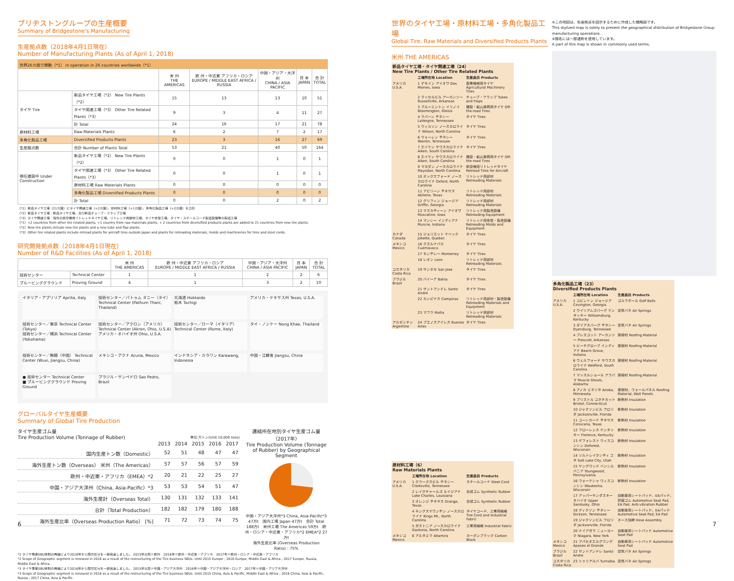ブリヂストングループの生産概要 Summary of Bridgestone's Manufacturing
生産拠点数（2018年4月1日現在）
Number of Manufacturing Plants (As of April 1, 2018)
| 世界26カ国で稼動（*1） In operation in 26 countries worldwide（*1） | | | | | | |
| | | 米 州 THE AMERICAS | 欧 州・中近東 アフリカ・ロシア EUROPE / MIDDLE EAST AFRICA / RUSSIA | 中国・アジア・大洋州 CHINA / ASIA PACIFIC | 日 本 JAPAN | 合 計 TOTAL |
| タイヤ Tire | 新品タイヤ工場（*2） New Tire Plants（*2） | 15 | 13 | 13 | 10 | 51 |
| | タイヤ関連工場（*3） Other Tire Related Plants（*3） | 9 | 3 | 4 | 11 | 27 |
| | 計 Total | 24 | 16 | 17 | 21 | 78 |
| 原材料工場 | Raw Materials Plants | 6 | 2 | 7 | 2 | 17 |
| 多角化製品工場 | Diversified Products Plants | 23 | 3 | 16 | 27 | 69 |
| 生産拠点数 | 合計 Number of Plants Total | 53 | 21 | 40 | 50 | 164 |
| 現在建設中 Under Construction | 新品タイヤ工場（*2） New Tire Plants（*2） | 0 | 0 | 1 | 0 | 1 |
| | タイヤ関連工場（*3） Other Tire Related Plants（*3） | 0 | 0 | 1 | 0 | 1 |
| | 原材料工場 Raw Materials Plants | 0 | 0 | 0 | 0 | 0 |
| | 多角化製品工場 Diversified Products Plants | 0 | 0 | 0 | 0 | 0 |
| | 計 Total | 0 | 0 | 2 | 0 | 2 |
（*1）新品タイヤ工場（21カ国）にタイヤ関連工場（+2カ国）、原材料工場（+1カ国）、多角化製品工場（+2カ国）を合計
（*2）新品タイヤ工場：新品タイヤ工場、及び新品チューブ・フラップ工場
（*3）タイヤ関連工場：海外の航空機用リトレッドタイヤ工場、リトレッド用部材工場、タイヤ金型工場、タイヤ・スチールコード製造設備等の製造工場
（*1）+2 countries from other tire related plants, +1 country from raw materials plants, + 2 countries from diversified products plants are added to 21 countries from new tire plants.
（*2）New tire plants include new tire plants and a new tube and flap plants.
（*3）Other tire related plants include retread plants for aircraft tires outside Japan and plants for retreading materials, molds and machineries for tires and steel cords.
研究開発拠点数（2018年4月1日現在）
Number of R&D Facilities (As of April 1, 2018)
| | | 米 州 THE AMERICAS | 欧 州・中近東 アフリカ・ロシア EUROPE / MIDDLE EAST AFRICA / RUSSIA | 中国・アジア・大洋州 CHINA / ASIA PACIFIC | 日 本 JAPAN | 合 計 TOTAL |
| --- | --- | --- | --- | --- | --- | --- |
| 技術センター | Technical Center | 1 | 1 | 2 | 2 | 6 |
| プルービンググラウンド | Proving Ground | 4 | 1 | 3 | 2 | 10 |
イタリア・アプリリア Aprilia, Italy
技術センター／パトゥム タニー（タイ） Technical Center (Pathum Thani, Thailand)
北海道 Hokkaido
栃木 Tochigi
アメリカ・テキサス州 Texas, U.S.A.
技術センター／東京 Technical Center (Tokyo)
技術センター／横浜 Technical Center (Yokohama)
技術センター／アクロン（アメリカ） Technical Center (Akron, Ohio, U.S.A)
アメリカ・オハイオ州 Ohio, U.S.A.
技術センター／ローマ（イタリア） Technical Center (Rome, Italy)
タイ・ノンケー Nong Khae, Thailand
技術センター／無錫（中国） Technical Center (Wuxi, Jiangsu, China)
メキシコ・アクナ Acuna, Mexico
インドネシア・カラワン Karawang, Indonesia
中国・江蘇省 Jiangsu, China
● 技術センター Technical Center
■ プルービンググラウンド Proving Ground
ブラジル・サンペドロ Sao Pedro, Brazil
グローバルタイヤ生産概要
Summary of Global Tire Production
タイヤ生産ゴム量
Tire Production Volume (Tonnage of Rubber) 単位:万トン(Unit:10,000 tons)
| | 2013 | 2014 | 2015 | 2016 | 2017 |
| --- | --- | --- | --- | --- | --- |
| 国内生産トン数（Domestic） | 52 | 51 | 48 | 47 | 47 |
| 海外生産トン数（Overseas） 米州（The Americas） | 57 | 57 | 56 | 57 | 59 |
| 欧州・中近東・アフリカ（EMEA）*2 | 20 | 21 | 22 | 25 | 27 |
| 中国・アジア大洋州（China, Asia-Pacific）*3 | 53 | 53 | 54 | 51 | 47 |
| 海外生産計（Overseas Total） | 130 | 131 | 132 | 133 | 141 |
| 合計（Total Production） | 182 | 182 | 179 | 180 | 188 |
| 海外生産比率（Overseas Production Ratio） [%] | 71 | 72 | 73 | 74 | 75 |
連結所在地別タイヤ生産ゴム量（2017年）
Tire Production Volume (Tonnage of Rubber) by Geographical Segment
中国・アジア大洋州*3 China, Asia-Pacific*3 47万t　国内工場 Japan 47万t　合計 Total 188万t　米州工場 The Americas 59万t　欧州・ロシア・中近東・アフリカ*2 EMEA*2 27万t
海外生産比率 (Overseas Production Ratio)：75%
*2 タイヤ事業SBU体制の再編により2016年から開示区分を一部見直しました。 2015年以前＝欧州　2016年＝欧州・中近東・アフリカ　2017年＝欧州・ロシア・中近東・アフリカ
*2 Scope of Geographic segment is renewed in 2016 as a result of the restructuring of the Tire business SBUs. Until 2015 Europe ; 2016 Europe, Middle East & Africa ; 2017 Europe, Russia, Middle East & Africa.
*3 タイヤ事業SBU体制の再編により2016年から開示区分を一部見直しました。 2015年以前＝中国・アジア大洋州　2016年＝中国・アジア大洋州・ロシア　2017年＝中国・アジア大洋州
*3 Scope of Geographic segment is renewed in 2016 as a result of the restructuring of the Tire business SBUs. Until 2015 China, Asia & Pacific, Middle East & Africa ; 2016 China, Asia & Pacific, Russia ; 2017 China, Asia & Pacific.
6
世界のタイヤ工場・原材料工場・多角化製品工場 Global Tire, Raw Materials and Diversified Products Plants
米州 THE AMERICAS
| 新品タイヤ工場・タイヤ関連工場（24） New Tire Plants / Other Tire Related Plants | | |
| | 工場所在地 Location | 生産品目 Products |
| アメリカ U.S.A. | 1 デモイン アイオワ Des Moines, Iowa | 農業機械用タイヤ Agricultural Machinery Tires |
| | 2 ラッセルビル アーカンソー Russellville, Arkansas | チューブ・フラップ Tubes and Flaps |
| | 3 ブルーミントン イリノイ Bloomington, Illinois | 建設・鉱山車両用タイヤ Off-the-road Tires |
| | 4 ラバーン テネシー LaVergne, Tennessee | タイヤ Tires |
| | 5 ウィルソン ノースカロライナ Wilson, North Carolina | タイヤ Tires |
| | 6 ウォーレン テネシー Warren, Tennessee | タイヤ Tires |
| | 7 エイケン サウスカロライナ Aiken, South Carolina | タイヤ Tires |
| | 8 エイケン サウスカロライナ Aiken, South Carolina | 建設・鉱山車両用タイヤ Off-the-road Tires |
| | 9 マヨダン ノースカロライナ Mayodan, North Carolina | 航空機用リトレッドタイヤ Retread Tires for Aircraft |
| | 10 オックスフォード ノースカロライナ Oxford, North Carolina | リトレッド用部材 Retreading Materials |
| | 11 アビリーン テキサス Abilene, Texas | リトレッド用部材 Retreading Materials |
| | 12 グリフィン ジョージア Griffin, Georgia | リトレッド用部材 Retreading Materials |
| | 13 マスカティーン アイオワ Muscatine, Iowa | リトレッド用製造設備 Retreading Equipment |
| | 14 マンシー インディアナ Muncie, Indiana | リトレッド用金型・製造設備 Retreading Molds and Equipment |
| カナダ Canada | 15 ジョリエット ケベック Joliette, Quebec | タイヤ Tires |
| メキシコ Mexico | 16 クエルナバカ Cuernavaca | タイヤ Tires |
| | 17 モンテレー Monterrey | タイヤ Tires |
| | 18 レオン Leon | リトレッド用部材 Retreading Materials |
| コスタリカ Costa Rica | 19 サンホセ San Jose | タイヤ Tires |
| ブラジル Brazil | 20 バイーア Bahia | タイヤ Tires |
| | 21 サントアンドレ Santo Andre | タイヤ Tires |
| | 22 カンピナス Campinas | リトレッド用部材・製造設備 Retreading Materials and Equipment |
| | 23 マフラ Mafra | リトレッド用部材 Retreading Materials |
| アルゼンチン Argentine | 24 ブエノスアイレス Buenos Aires | タイヤ Tires |
| 原材料工場（6） Raw Materials Plants | | |
| | 工場所在地 Location | 生産品目 Products |
| アメリカ U.S.A. | 1 クラークスビル テネシー Clarksville, Tennessee | スチールコード Steel Cord |
| | 2 レイクチャールズ ルイジアナ Lake Charles, Louisiana | 合成ゴム Synthetic Rubber |
| | 3 オレンジ テキサス Orange, Texas | 合成ゴム Synthetic Rubber |
| | 4 キングスマウンテン ノースカロライナ Kings Mt., North Carolina | タイヤコード、工業用繊維 Tire Cord and Industrial Fabric |
| | 5 ガストニア ノースカロライナ Gastonia, North Carolina | 工業用繊維 Industrial Fabric |
| メキシコ Mexico | 6 アルタミラ Altamira | カーボンブラック Carbon Black |
※この地図は、生産拠点を図示するために作成した概略図です。
This stylized map is solely to present the geographical distribution of Bridgestone Group manufacturing operations.
※国名には一部通称を使用しています。
A part of this map is shown in commonly used terms.
| 多角化製品工場（23） Diversified Products Plants | | |
| | 工場所在地 Location | 生産品目 Products |
| アメリカ U.S.A. | 1 コビントン ジョージア Covington, Georgia | ゴルフボール Golf Balls |
| | 2 ウイリアムズバーグ ケンタッキー Williamsburg, Kentucky | 空気バネ Air Springs |
| | 3 ダイアスバーグ テネシー Dyersburg, Tennessee | 空気バネ Air Springs |
| | 4 プレスコット アーカンソー Prescott, Arkansas | 屋根材 Roofing Material |
| | 5 ビーチグローブ インディアナ Beech Grove, Indiana | 屋根材 Roofing Material |
| | 6 ウェルフォード サウスカロライナ Wellford, South Carolina | 屋根材 Roofing Material |
| | 7 マッスルショール アラバマ Muscle Shoals, Alabama | 屋根材 Roofing Material |
| | 8 アノカ ミネソタ Anoka, Minnesota | 屋根材、ウォールパネル Roofing Material, Wall Panels |
| | 9 ブリストル コネチカット Bristol, Connecticut | 断熱材 Insulation |
| | 10 ジャクソンビル フロリダ Jacksonville, Florida | 断熱材 Insulation |
| | 11 コーシカーナ テキサス Corsicana, Texas | 断熱材 Insulation |
| | 12 フローレンス ケンタッキー Florence, Kentucky | 断熱材 Insulation |
| | 13 デフォレスト ウィスコンシン Deforest, Wisconsin | 断熱材 Insulation |
| | 14 ソルトレイクシティ ユタ Salt Lake City, Utah | 断熱材 Insulation |
| | 15 ヤングウッド ペンシルバニア Youngwood, Pennsylvania | 断熱材 Insulation |
| | 16 ウォーケシャ ウィスコンシン Waukesha, Wisconsin | 断熱材 Insulation |
| | 17 アッパーサンダスキー オハイオ Upper Sandusky, Ohio | 自動車用シートパッド、EAパッド、防振ゴム Automotive Seat Pad, EA Pad, Anti-vibration Rubber |
| | 18 ディクソン テネシー Dickson, Tennessee | 自動車用シートパッド、EAパッド Automotive Seat Pad, EA Pad |
| | 19 ジャクソンビル フロリダ Jacksonville, Florida | ホース加締 Hose Assembly |
| | 20 ナイアガラ ニューヨーク Niagara, New York | 自動車用シートパッド Automotive Seat Pad |
| メキシコ Mexico | 21 アパセオエルグランデ Apaseo el Grande | 自動車用シートパッド Automotive Seat Pad |
| ブラジル Brazil | 22 サントアンドレ Santo Andre | 空気バネ Air Springs |
| コスタリカ Costa Rica | 23 トゥリアルバ Turrialba | 空気バネ Air Springs |
7